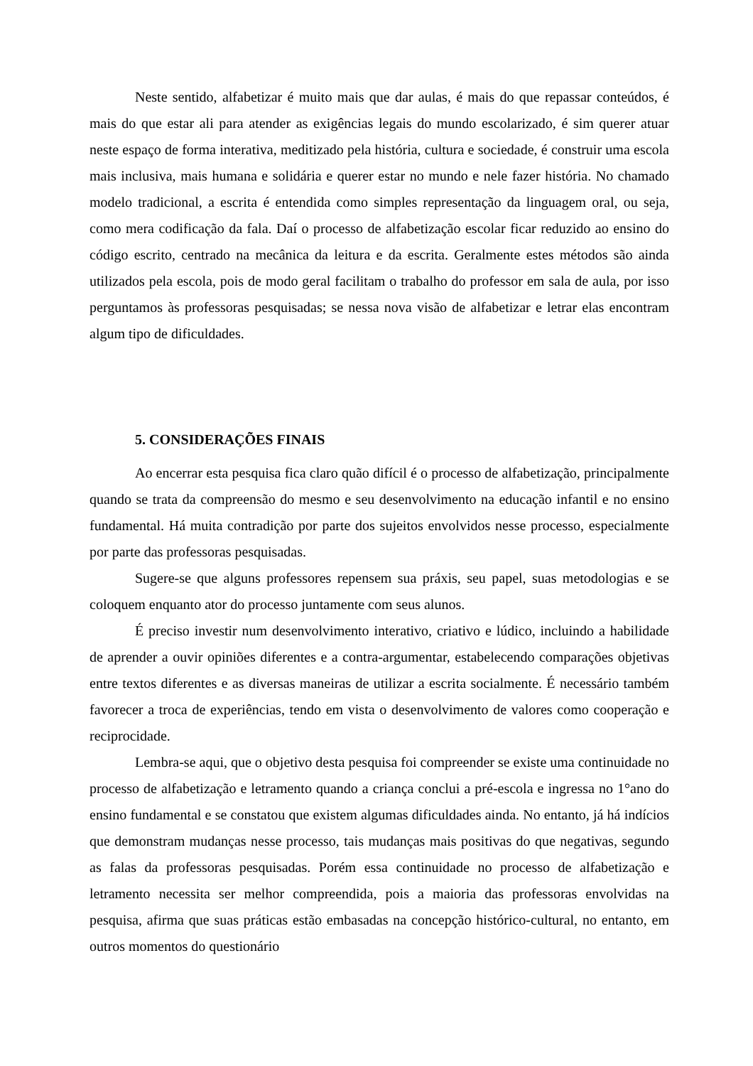Neste sentido, alfabetizar é muito mais que dar aulas, é mais do que repassar conteúdos, é mais do que estar ali para atender as exigências legais do mundo escolarizado, é sim querer atuar neste espaço de forma interativa, meditizado pela história, cultura e sociedade, é construir uma escola mais inclusiva, mais humana e solidária e querer estar no mundo e nele fazer história. No chamado modelo tradicional, a escrita é entendida como simples representação da linguagem oral, ou seja, como mera codificação da fala. Daí o processo de alfabetização escolar ficar reduzido ao ensino do código escrito, centrado na mecânica da leitura e da escrita. Geralmente estes métodos são ainda utilizados pela escola, pois de modo geral facilitam o trabalho do professor em sala de aula, por isso perguntamos às professoras pesquisadas; se nessa nova visão de alfabetizar e letrar elas encontram algum tipo de dificuldades.
5. CONSIDERAÇÕES FINAIS
Ao encerrar esta pesquisa fica claro quão difícil é o processo de alfabetização, principalmente quando se trata da compreensão do mesmo e seu desenvolvimento na educação infantil e no ensino fundamental. Há muita contradição por parte dos sujeitos envolvidos nesse processo, especialmente por parte das professoras pesquisadas.
Sugere-se que alguns professores repensem sua práxis, seu papel, suas metodologias e se coloquem enquanto ator do processo juntamente com seus alunos.
É preciso investir num desenvolvimento interativo, criativo e lúdico, incluindo a habilidade de aprender a ouvir opiniões diferentes e a contra-argumentar, estabelecendo comparações objetivas entre textos diferentes e as diversas maneiras de utilizar a escrita socialmente. É necessário também favorecer a troca de experiências, tendo em vista o desenvolvimento de valores como cooperação e reciprocidade.
Lembra-se aqui, que o objetivo desta pesquisa foi compreender se existe uma continuidade no processo de alfabetização e letramento quando a criança conclui a pré-escola e ingressa no 1°ano do ensino fundamental e se constatou que existem algumas dificuldades ainda. No entanto, já há indícios que demonstram mudanças nesse processo, tais mudanças mais positivas do que negativas, segundo as falas da professoras pesquisadas. Porém essa continuidade no processo de alfabetização e letramento necessita ser melhor compreendida, pois a maioria das professoras envolvidas na pesquisa, afirma que suas práticas estão embasadas na concepção histórico-cultural, no entanto, em outros momentos do questionário